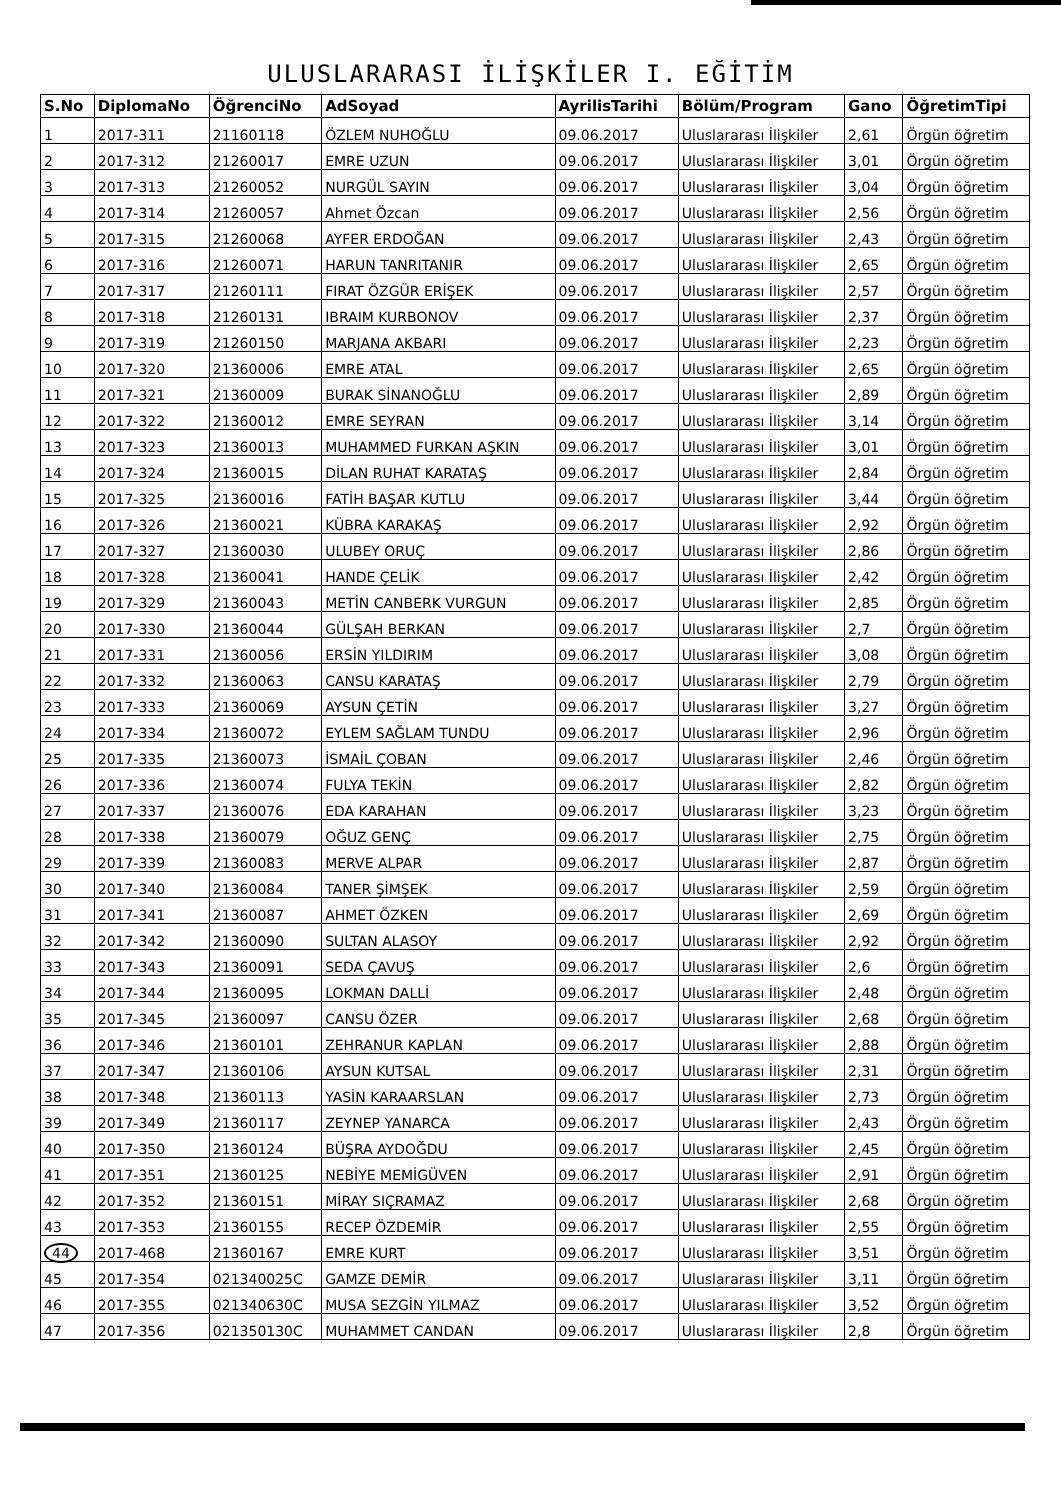ULUSLARARASI İLİŞKİLER I. EĞİTİM
| S.No | DiplomaNo | ÖğrenciNo | AdSoyad | AyrilisTarihi | Bölüm/Program | Gano | ÖğretimTipi |
| --- | --- | --- | --- | --- | --- | --- | --- |
| 1 | 2017-311 | 21160118 | ÖZLEM NUHOĞLU | 09.06.2017 | Uluslararası İlişkiler | 2,61 | Örgün öğretim |
| 2 | 2017-312 | 21260017 | EMRE UZUN | 09.06.2017 | Uluslararası İlişkiler | 3,01 | Örgün öğretim |
| 3 | 2017-313 | 21260052 | NURGÜL SAYIN | 09.06.2017 | Uluslararası İlişkiler | 3,04 | Örgün öğretim |
| 4 | 2017-314 | 21260057 | Ahmet Özcan | 09.06.2017 | Uluslararası İlişkiler | 2,56 | Örgün öğretim |
| 5 | 2017-315 | 21260068 | AYFER ERDOĞAN | 09.06.2017 | Uluslararası İlişkiler | 2,43 | Örgün öğretim |
| 6 | 2017-316 | 21260071 | HARUN TANRITANIR | 09.06.2017 | Uluslararası İlişkiler | 2,65 | Örgün öğretim |
| 7 | 2017-317 | 21260111 | FIRAT ÖZGÜR ERİŞEK | 09.06.2017 | Uluslararası İlişkiler | 2,57 | Örgün öğretim |
| 8 | 2017-318 | 21260131 | IBRAIM KURBONOV | 09.06.2017 | Uluslararası İlişkiler | 2,37 | Örgün öğretim |
| 9 | 2017-319 | 21260150 | MARJANA AKBARI | 09.06.2017 | Uluslararası İlişkiler | 2,23 | Örgün öğretim |
| 10 | 2017-320 | 21360006 | EMRE ATAL | 09.06.2017 | Uluslararası İlişkiler | 2,65 | Örgün öğretim |
| 11 | 2017-321 | 21360009 | BURAK SİNANOĞLU | 09.06.2017 | Uluslararası İlişkiler | 2,89 | Örgün öğretim |
| 12 | 2017-322 | 21360012 | EMRE SEYRAN | 09.06.2017 | Uluslararası İlişkiler | 3,14 | Örgün öğretim |
| 13 | 2017-323 | 21360013 | MUHAMMED FURKAN AŞKIN | 09.06.2017 | Uluslararası İlişkiler | 3,01 | Örgün öğretim |
| 14 | 2017-324 | 21360015 | DİLAN RUHAT KARATAŞ | 09.06.2017 | Uluslararası İlişkiler | 2,84 | Örgün öğretim |
| 15 | 2017-325 | 21360016 | FATİH BAŞAR KUTLU | 09.06.2017 | Uluslararası İlişkiler | 3,44 | Örgün öğretim |
| 16 | 2017-326 | 21360021 | KÜBRA KARAKAŞ | 09.06.2017 | Uluslararası İlişkiler | 2,92 | Örgün öğretim |
| 17 | 2017-327 | 21360030 | ULUBEY ORUÇ | 09.06.2017 | Uluslararası İlişkiler | 2,86 | Örgün öğretim |
| 18 | 2017-328 | 21360041 | HANDE ÇELİK | 09.06.2017 | Uluslararası İlişkiler | 2,42 | Örgün öğretim |
| 19 | 2017-329 | 21360043 | METİN CANBERK VURGUN | 09.06.2017 | Uluslararası İlişkiler | 2,85 | Örgün öğretim |
| 20 | 2017-330 | 21360044 | GÜLŞAH BERKAN | 09.06.2017 | Uluslararası İlişkiler | 2,7 | Örgün öğretim |
| 21 | 2017-331 | 21360056 | ERSİN YILDIRIM | 09.06.2017 | Uluslararası İlişkiler | 3,08 | Örgün öğretim |
| 22 | 2017-332 | 21360063 | CANSU KARATAŞ | 09.06.2017 | Uluslararası İlişkiler | 2,79 | Örgün öğretim |
| 23 | 2017-333 | 21360069 | AYSUN ÇETİN | 09.06.2017 | Uluslararası İlişkiler | 3,27 | Örgün öğretim |
| 24 | 2017-334 | 21360072 | EYLEM SAĞLAM TUNDU | 09.06.2017 | Uluslararası İlişkiler | 2,96 | Örgün öğretim |
| 25 | 2017-335 | 21360073 | İSMAİL ÇOBAN | 09.06.2017 | Uluslararası İlişkiler | 2,46 | Örgün öğretim |
| 26 | 2017-336 | 21360074 | FULYA TEKİN | 09.06.2017 | Uluslararası İlişkiler | 2,82 | Örgün öğretim |
| 27 | 2017-337 | 21360076 | EDA KARAHAN | 09.06.2017 | Uluslararası İlişkiler | 3,23 | Örgün öğretim |
| 28 | 2017-338 | 21360079 | OĞUZ GENÇ | 09.06.2017 | Uluslararası İlişkiler | 2,75 | Örgün öğretim |
| 29 | 2017-339 | 21360083 | MERVE ALPAR | 09.06.2017 | Uluslararası İlişkiler | 2,87 | Örgün öğretim |
| 30 | 2017-340 | 21360084 | TANER ŞİMŞEK | 09.06.2017 | Uluslararası İlişkiler | 2,59 | Örgün öğretim |
| 31 | 2017-341 | 21360087 | AHMET ÖZKEN | 09.06.2017 | Uluslararası İlişkiler | 2,69 | Örgün öğretim |
| 32 | 2017-342 | 21360090 | SULTAN ALASOY | 09.06.2017 | Uluslararası İlişkiler | 2,92 | Örgün öğretim |
| 33 | 2017-343 | 21360091 | SEDA ÇAVUŞ | 09.06.2017 | Uluslararası İlişkiler | 2,6 | Örgün öğretim |
| 34 | 2017-344 | 21360095 | LOKMAN DALLİ | 09.06.2017 | Uluslararası İlişkiler | 2,48 | Örgün öğretim |
| 35 | 2017-345 | 21360097 | CANSU ÖZER | 09.06.2017 | Uluslararası İlişkiler | 2,68 | Örgün öğretim |
| 36 | 2017-346 | 21360101 | ZEHRANUR KAPLAN | 09.06.2017 | Uluslararası İlişkiler | 2,88 | Örgün öğretim |
| 37 | 2017-347 | 21360106 | AYSUN KUTSAL | 09.06.2017 | Uluslararası İlişkiler | 2,31 | Örgün öğretim |
| 38 | 2017-348 | 21360113 | YASİN KARAARSLAN | 09.06.2017 | Uluslararası İlişkiler | 2,73 | Örgün öğretim |
| 39 | 2017-349 | 21360117 | ZEYNEP YANARCA | 09.06.2017 | Uluslararası İlişkiler | 2,43 | Örgün öğretim |
| 40 | 2017-350 | 21360124 | BÜŞRA AYDOĞDU | 09.06.2017 | Uluslararası İlişkiler | 2,45 | Örgün öğretim |
| 41 | 2017-351 | 21360125 | NEBİYE MEMİGÜVEN | 09.06.2017 | Uluslararası İlişkiler | 2,91 | Örgün öğretim |
| 42 | 2017-352 | 21360151 | MİRAY SIÇRAMAZ | 09.06.2017 | Uluslararası İlişkiler | 2,68 | Örgün öğretim |
| 43 | 2017-353 | 21360155 | RECEP ÖZDEMİR | 09.06.2017 | Uluslararası İlişkiler | 2,55 | Örgün öğretim |
| 44 | 2017-468 | 21360167 | EMRE KURT | 09.06.2017 | Uluslararası İlişkiler | 3,51 | Örgün öğretim |
| 45 | 2017-354 | 021340025C | GAMZE DEMİR | 09.06.2017 | Uluslararası İlişkiler | 3,11 | Örgün öğretim |
| 46 | 2017-355 | 021340630C | MUSA SEZGİN YILMAZ | 09.06.2017 | Uluslararası İlişkiler | 3,52 | Örgün öğretim |
| 47 | 2017-356 | 021350130C | MUHAMMET CANDAN | 09.06.2017 | Uluslararası İlişkiler | 2,8 | Örgün öğretim |